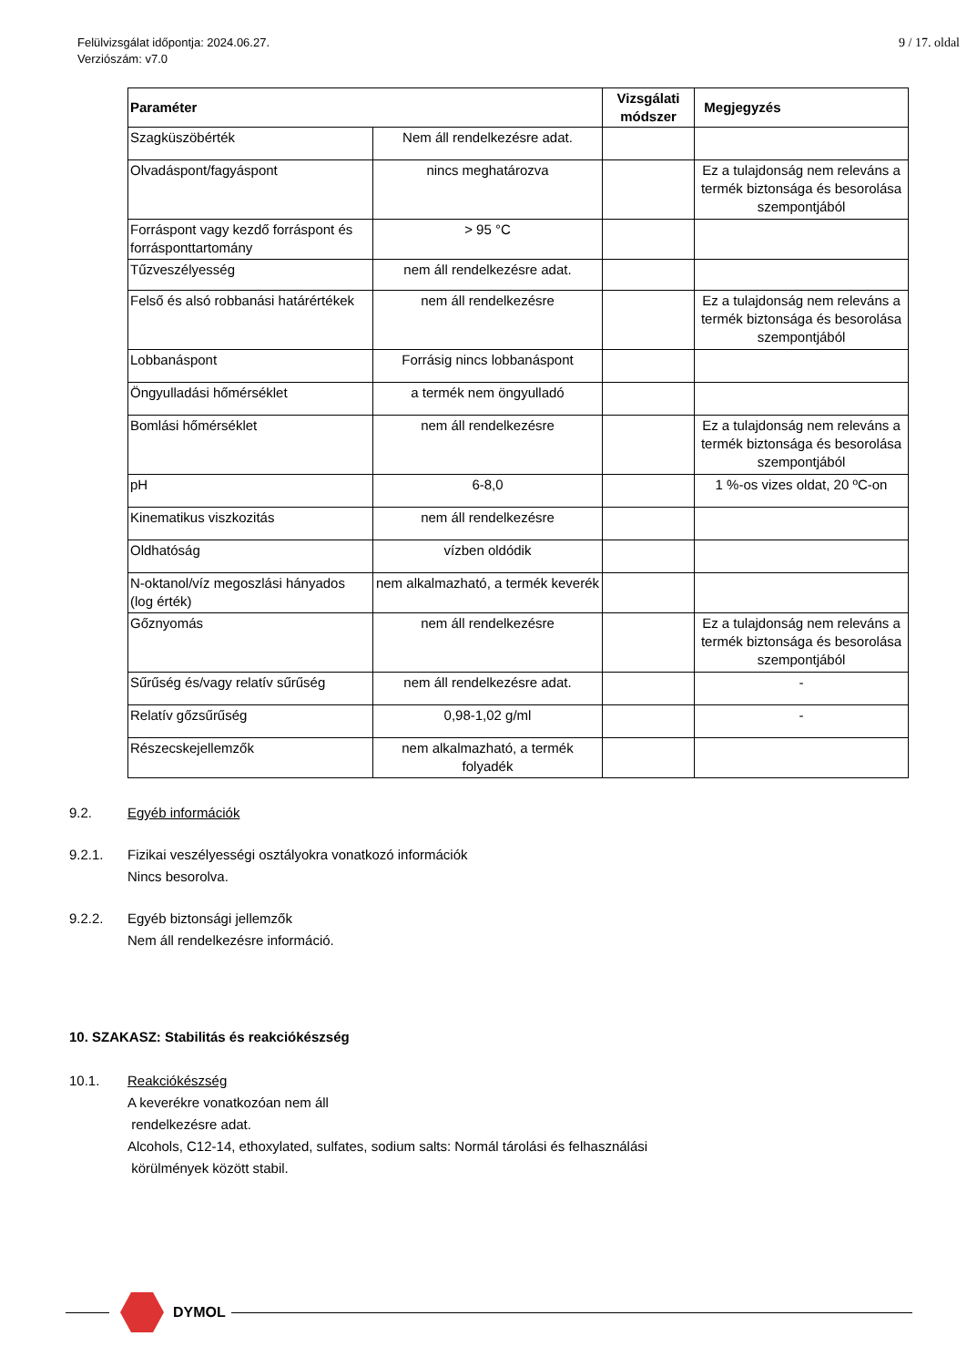Felülvizsgálat időpontja: 2024.06.27.
Verziószám: v7.0
9 / 17. oldal
| Paraméter | | Vizsgálati módszer | Megjegyzés |
| --- | --- | --- | --- |
| Szagküszöbérték | Nem áll rendelkezésre adat. | | |
| Olvadáspont/fagyáspont | nincs meghatározva | | Ez a tulajdonság nem releváns a termék biztonsága és besorolása szempontjából |
| Forráspont vagy kezdő forráspont és forrásponttartomány | > 95 °C | | |
| Tűzveszélyesség | nem áll rendelkezésre adat. | | |
| Felső és alsó robbanási határértékek | nem áll rendelkezésre | | Ez a tulajdonság nem releváns a termék biztonsága és besorolása szempontjából |
| Lobbanáspont | Forrásig nincs lobbanáspont | | |
| Öngyulladási hőmérséklet | a termék nem öngyulladó | | |
| Bomlási hőmérséklet | nem áll rendelkezésre | | Ez a tulajdonság nem releváns a termék biztonsága és besorolása szempontjából |
| pH | 6-8,0 | | 1 %-os vizes oldat, 20 ºC-on |
| Kinematikus viszkozitás | nem áll rendelkezésre | | |
| Oldhatóság | vízben oldódik | | |
| N-oktanol/víz megoszlási hányados (log érték) | nem alkalmazható, a termék keverék | | |
| Gőznyomás | nem áll rendelkezésre | | Ez a tulajdonság nem releváns a termék biztonsága és besorolása szempontjából |
| Sűrűség és/vagy relatív sűrűség | nem áll rendelkezésre adat. | | - |
| Relatív gőzsűrűség | 0,98-1,02 g/ml | | - |
| Részecskejellemzők | nem alkalmazható, a termék folyadék | | |
9.2. Egyéb információk
9.2.1. Fizikai veszélyességi osztályokra vonatkozó információk
Nincs besorolva.
9.2.2. Egyéb biztonsági jellemzők
Nem áll rendelkezésre információ.
10. SZAKASZ: Stabilitás és reakciókészség
10.1. Reakciókészség
A keverékre vonatkozóan nem áll
rendelkezésre adat.
Alcohols, C12-14, ethoxylated, sulfates, sodium salts: Normál tárolási és felhasználási
körülmények között stabil.
DYMOL